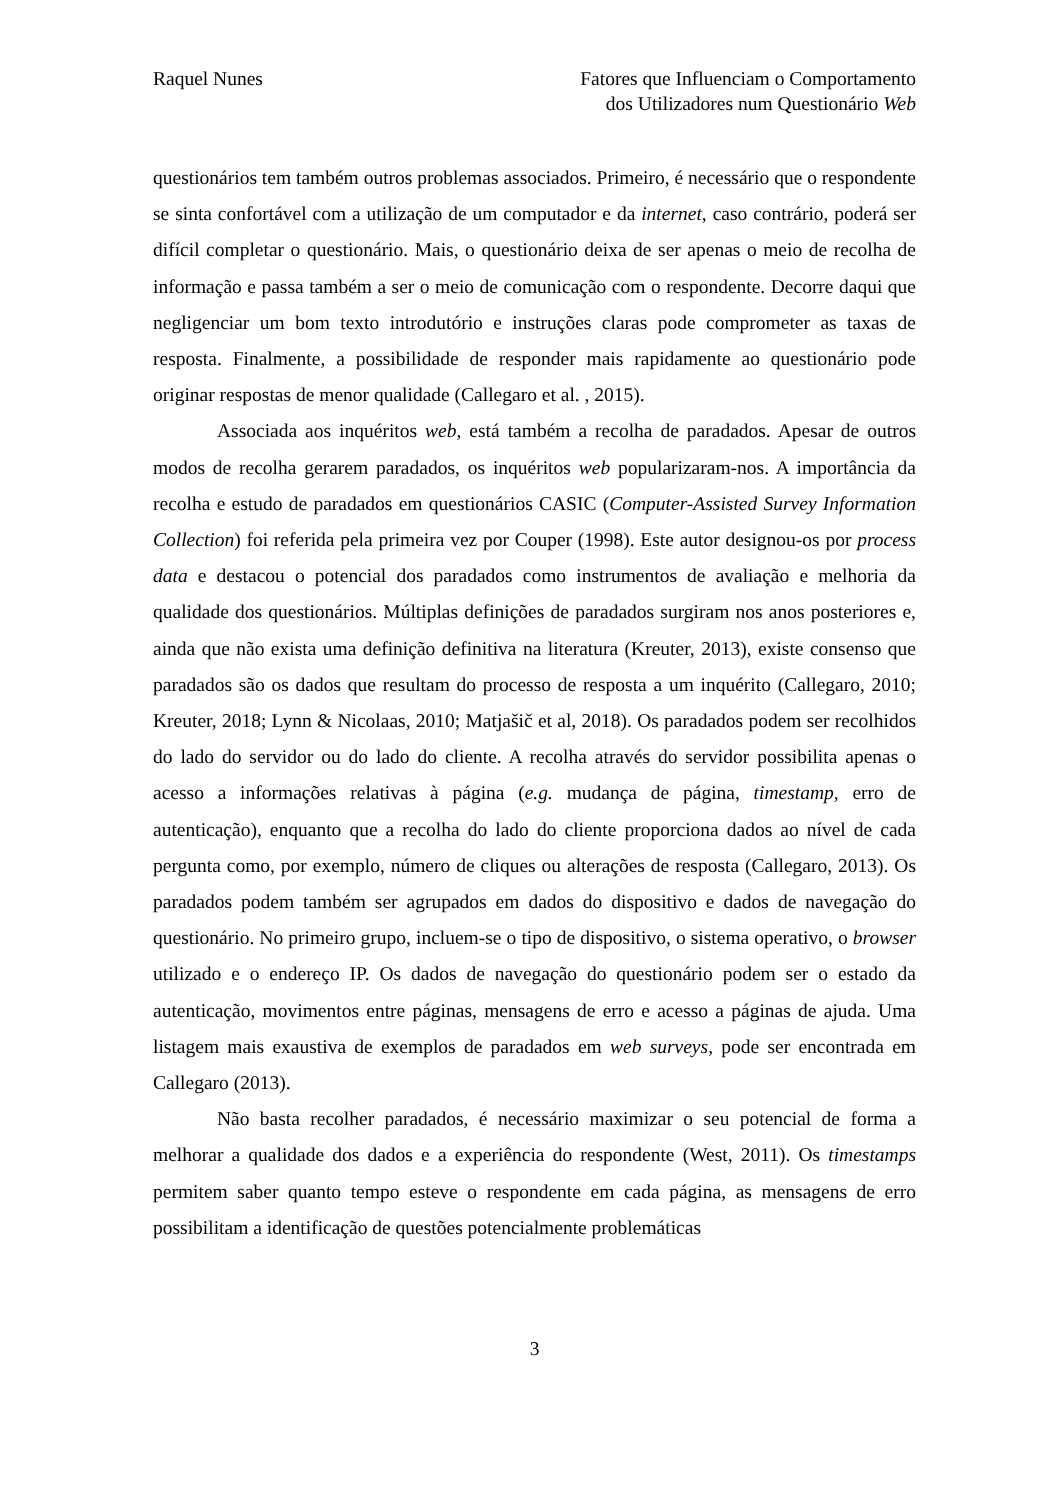Raquel Nunes Fatores que Influenciam o Comportamento
dos Utilizadores num Questionário Web
questionários tem também outros problemas associados. Primeiro, é necessário que o respondente se sinta confortável com a utilização de um computador e da internet, caso contrário, poderá ser difícil completar o questionário. Mais, o questionário deixa de ser apenas o meio de recolha de informação e passa também a ser o meio de comunicação com o respondente. Decorre daqui que negligenciar um bom texto introdutório e instruções claras pode comprometer as taxas de resposta. Finalmente, a possibilidade de responder mais rapidamente ao questionário pode originar respostas de menor qualidade (Callegaro et al. , 2015).
Associada aos inquéritos web, está também a recolha de paradados. Apesar de outros modos de recolha gerarem paradados, os inquéritos web popularizaram-nos. A importância da recolha e estudo de paradados em questionários CASIC (Computer-Assisted Survey Information Collection) foi referida pela primeira vez por Couper (1998). Este autor designou-os por process data e destacou o potencial dos paradados como instrumentos de avaliação e melhoria da qualidade dos questionários. Múltiplas definições de paradados surgiram nos anos posteriores e, ainda que não exista uma definição definitiva na literatura (Kreuter, 2013), existe consenso que paradados são os dados que resultam do processo de resposta a um inquérito (Callegaro, 2010; Kreuter, 2018; Lynn & Nicolaas, 2010; Matjašič et al, 2018). Os paradados podem ser recolhidos do lado do servidor ou do lado do cliente. A recolha através do servidor possibilita apenas o acesso a informações relativas à página (e.g. mudança de página, timestamp, erro de autenticação), enquanto que a recolha do lado do cliente proporciona dados ao nível de cada pergunta como, por exemplo, número de cliques ou alterações de resposta (Callegaro, 2013). Os paradados podem também ser agrupados em dados do dispositivo e dados de navegação do questionário. No primeiro grupo, incluem-se o tipo de dispositivo, o sistema operativo, o browser utilizado e o endereço IP. Os dados de navegação do questionário podem ser o estado da autenticação, movimentos entre páginas, mensagens de erro e acesso a páginas de ajuda. Uma listagem mais exaustiva de exemplos de paradados em web surveys, pode ser encontrada em Callegaro (2013).
Não basta recolher paradados, é necessário maximizar o seu potencial de forma a melhorar a qualidade dos dados e a experiência do respondente (West, 2011). Os timestamps permitem saber quanto tempo esteve o respondente em cada página, as mensagens de erro possibilitam a identificação de questões potencialmente problemáticas
3